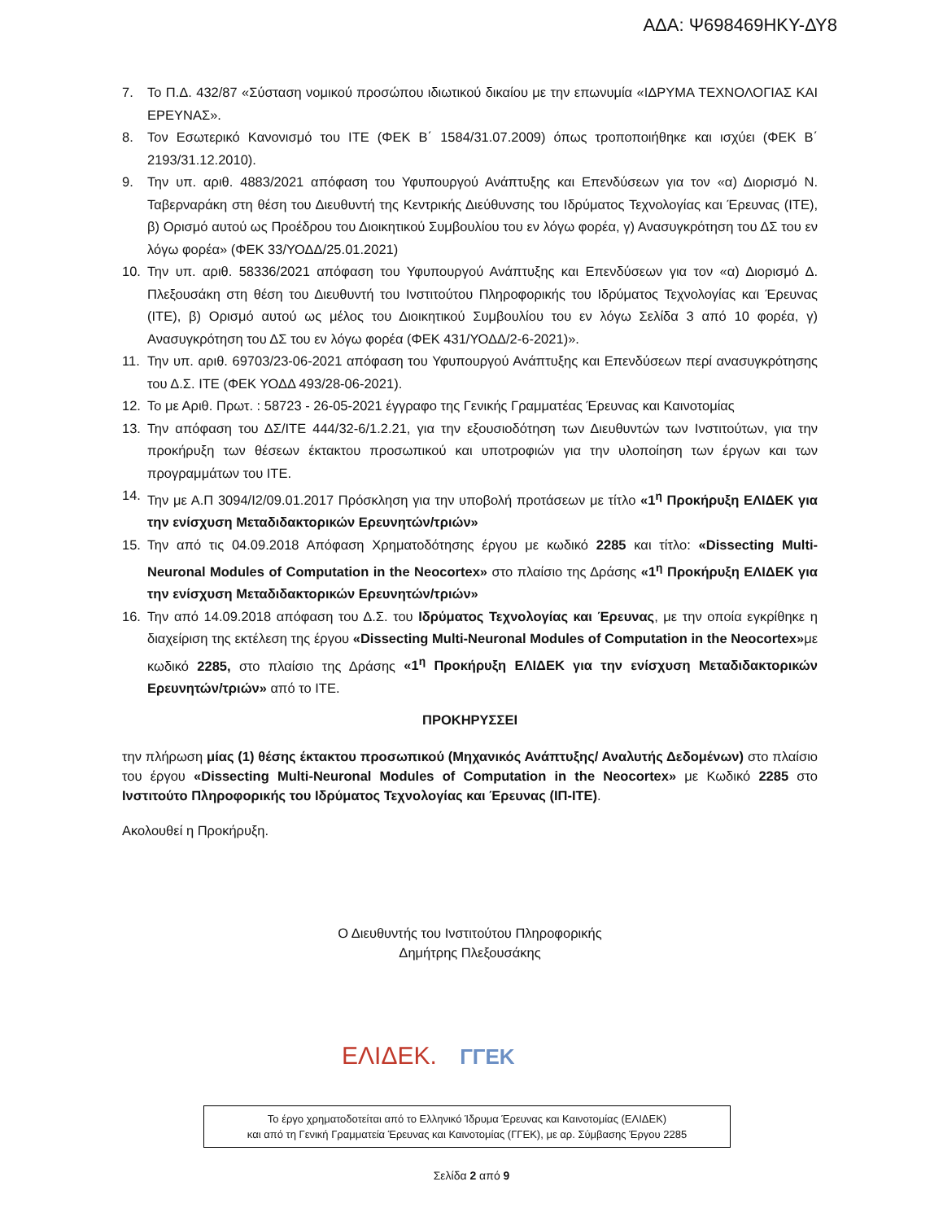ΑΔΑ: Ψ698469ΗΚΥ-ΔΥ8
7. Το Π.Δ. 432/87 «Σύσταση νομικού προσώπου ιδιωτικού δικαίου με την επωνυμία «ΙΔΡΥΜΑ ΤΕΧΝΟΛΟΓΙΑΣ ΚΑΙ ΕΡΕΥΝΑΣ».
8. Τον Εσωτερικό Κανονισμό του ΙΤΕ (ΦΕΚ Β΄ 1584/31.07.2009) όπως τροποποιήθηκε και ισχύει (ΦΕΚ Β΄ 2193/31.12.2010).
9. Την υπ. αριθ. 4883/2021 απόφαση του Υφυπουργού Ανάπτυξης και Επενδύσεων για τον «α) Διορισμό Ν. Ταβερναράκη στη θέση του Διευθυντή της Κεντρικής Διεύθυνσης του Ιδρύματος Τεχνολογίας και Έρευνας (ΙΤΕ), β) Ορισμό αυτού ως Προέδρου του Διοικητικού Συμβουλίου του εν λόγω φορέα, γ) Ανασυγκρότηση του ΔΣ του εν λόγω φορέα» (ΦΕΚ 33/ΥΟΔΔ/25.01.2021)
10. Την υπ. αριθ. 58336/2021 απόφαση του Υφυπουργού Ανάπτυξης και Επενδύσεων για τον «α) Διορισμό Δ. Πλεξουσάκη στη θέση του Διευθυντή του Ινστιτούτου Πληροφορικής του Ιδρύματος Τεχνολογίας και Έρευνας (ΙΤΕ), β) Ορισμό αυτού ως μέλος του Διοικητικού Συμβουλίου του εν λόγω Σελίδα 3 από 10 φορέα, γ) Ανασυγκρότηση του ΔΣ του εν λόγω φορέα (ΦΕΚ 431/ΥΟΔΔ/2-6-2021)».
11. Την υπ. αριθ. 69703/23-06-2021 απόφαση του Υφυπουργού Ανάπτυξης και Επενδύσεων περί ανασυγκρότησης του Δ.Σ. ΙΤΕ (ΦΕΚ ΥΟΔΔ 493/28-06-2021).
12. Το με Αριθ. Πρωτ. : 58723 - 26-05-2021 έγγραφο της Γενικής Γραμματέας Έρευνας και Καινοτομίας
13. Την απόφαση του ΔΣ/ΙΤΕ 444/32-6/1.2.21, για την εξουσιοδότηση των Διευθυντών των Ινστιτούτων, για την προκήρυξη των θέσεων έκτακτου προσωπικού και υποτροφιών για την υλοποίηση των έργων και των προγραμμάτων του ΙΤΕ.
14. Την με Α.Π 3094/Ι2/09.01.2017 Πρόσκληση για την υποβολή προτάσεων με τίτλο «1<sup>η</sup> Προκήρυξη ΕΛΙΔΕΚ για την ενίσχυση Μεταδιδακτορικών Ερευνητών/τριών»
15. Την από τις 04.09.2018 Απόφαση Χρηματοδότησης έργου με κωδικό 2285 και τίτλο: «Dissecting Multi-Neuronal Modules of Computation in the Neocortex» στο πλαίσιο της Δράσης «1<sup>η</sup> Προκήρυξη ΕΛΙΔΕΚ για την ενίσχυση Μεταδιδακτορικών Ερευνητών/τριών»
16. Την από 14.09.2018 απόφαση του Δ.Σ. του Ιδρύματος Τεχνολογίας και Έρευνας, με την οποία εγκρίθηκε η διαχείριση της εκτέλεση της έργου «Dissecting Multi-Neuronal Modules of Computation in the Neocortex»με κωδικό 2285, στο πλαίσιο της Δράσης «1<sup>η</sup> Προκήρυξη ΕΛΙΔΕΚ για την ενίσχυση Μεταδιδακτορικών Ερευνητών/τριών» από το ΙΤΕ.
ΠΡΟΚΗΡΥΣΣΕΙ
την πλήρωση μίας (1) θέσης έκτακτου προσωπικού (Μηχανικός Ανάπτυξης/ Αναλυτής Δεδομένων) στο πλαίσιο του έργου «Dissecting Multi-Neuronal Modules of Computation in the Neocortex» με Κωδικό 2285 στο Ινστιτούτο Πληροφορικής του Ιδρύματος Τεχνολογίας και Έρευνας (ΙΠ-ΙΤΕ).
Ακολουθεί η Προκήρυξη.
Ο Διευθυντής του Ινστιτούτου Πληροφορικής
Δημήτρης Πλεξουσάκης
ΕΛΙΔΕΚ. ΓΓΕΚ
Το έργο χρηματοδοτείται από το Ελληνικό Ίδρυμα Έρευνας και Καινοτομίας (ΕΛΙΔΕΚ)
και από τη Γενική Γραμματεία Έρευνας και Καινοτομίας (ΓΓΕΚ), με αρ. Σύμβασης Έργου 2285
Σελίδα 2 από 9